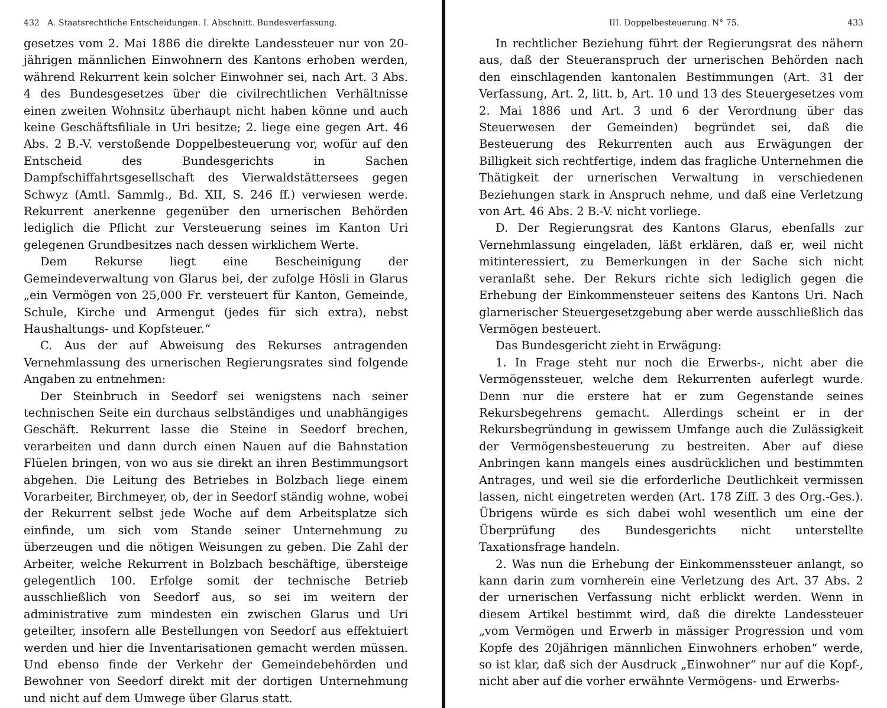432 A. Staatsrechtliche Entscheidungen. I. Abschnitt. Bundesverfassung.
gesetzes vom 2. Mai 1886 die direkte Landessteuer nur von 20-jährigen männlichen Einwohnern des Kantons erhoben werden, während Rekurrent kein solcher Einwohner sei, nach Art. 3 Abs. 4 des Bundesgesetzes über die civilrechtlichen Verhältnisse einen zweiten Wohnsitz überhaupt nicht haben könne und auch keine Geschäftsfiliale in Uri besitze; 2. liege eine gegen Art. 46 Abs. 2 B.-V. verstoßende Doppelbesteuerung vor, wofür auf den Entscheid des Bundesgerichts in Sachen Dampfschiffahrtsgesellschaft des Vierwaldstättersees gegen Schwyz (Amtl. Sammlg., Bd. XII, S. 246 ff.) verwiesen werde. Rekurrent anerkenne gegenüber den urnerischen Behörden lediglich die Pflicht zur Versteuerung seines im Kanton Uri gelegenen Grundbesitzes nach dessen wirklichem Werte.
Dem Rekurse liegt eine Bescheinigung der Gemeindeverwaltung von Glarus bei, der zufolge Hösli in Glarus „ein Vermögen von 25,000 Fr. versteuert für Kanton, Gemeinde, Schule, Kirche und Armengut (jedes für sich extra), nebst Haushaltungs- und Kopfsteuer.“
C. Aus der auf Abweisung des Rekurses antragenden Vernehmlassung des urnerischen Regierungsrates sind folgende Angaben zu entnehmen:
Der Steinbruch in Seedorf sei wenigstens nach seiner technischen Seite ein durchaus selbständiges und unabhängiges Geschäft. Rekurrent lasse die Steine in Seedorf brechen, verarbeiten und dann durch einen Nauen auf die Bahnstation Flüelen bringen, von wo aus sie direkt an ihren Bestimmungsort abgehen. Die Leitung des Betriebes in Bolzbach liege einem Vorarbeiter, Birchmeyer, ob, der in Seedorf ständig wohne, wobei der Rekurrent selbst jede Woche auf dem Arbeitsplatze sich einfinde, um sich vom Stande seiner Unternehmung zu überzeugen und die nötigen Weisungen zu geben. Die Zahl der Arbeiter, welche Rekurrent in Bolzbach beschäftige, übersteige gelegentlich 100. Erfolge somit der technische Betrieb ausschließlich von Seedorf aus, so sei im weitern der administrative zum mindesten ein zwischen Glarus und Uri geteilter, insofern alle Bestellungen von Seedorf aus effektuiert werden und hier die Inventarisationen gemacht werden müssen. Und ebenso finde der Verkehr der Gemeindebehörden und Bewohner von Seedorf direkt mit der dortigen Unternehmung und nicht auf dem Umwege über Glarus statt.
III. Doppelbesteuerung. N° 75. 433
In rechtlicher Beziehung führt der Regierungsrat des nähern aus, daß der Steueranspruch der urnerischen Behörden nach den einschlagenden kantonalen Bestimmungen (Art. 31 der Verfassung, Art. 2, litt. b, Art. 10 und 13 des Steuergesetzes vom 2. Mai 1886 und Art. 3 und 6 der Verordnung über das Steuerwesen der Gemeinden) begründet sei, daß die Besteuerung des Rekurrenten auch aus Erwägungen der Billigkeit sich rechtfertige, indem das fragliche Unternehmen die Thätigkeit der urnerischen Verwaltung in verschiedenen Beziehungen stark in Anspruch nehme, und daß eine Verletzung von Art. 46 Abs. 2 B.-V. nicht vorliege.
D. Der Regierungsrat des Kantons Glarus, ebenfalls zur Vernehmlassung eingeladen, läßt erklären, daß er, weil nicht mitinteressiert, zu Bemerkungen in der Sache sich nicht veranlaßt sehe. Der Rekurs richte sich lediglich gegen die Erhebung der Einkommensteuer seitens des Kantons Uri. Nach glarnerischer Steuergesetzgebung aber werde ausschließlich das Vermögen besteuert.
Das Bundesgericht zieht in Erwägung:
1. In Frage steht nur noch die Erwerbs-, nicht aber die Vermögenssteuer, welche dem Rekurrenten auferlegt wurde. Denn nur die erstere hat er zum Gegenstande seines Rekursbegehrens gemacht. Allerdings scheint er in der Rekursbegründung in gewissem Umfange auch die Zulässigkeit der Vermögensbesteuerung zu bestreiten. Aber auf diese Anbringen kann mangels eines ausdrücklichen und bestimmten Antrages, und weil sie die erforderliche Deutlichkeit vermissen lassen, nicht eingetreten werden (Art. 178 Ziff. 3 des Org.-Ges.). Übrigens würde es sich dabei wohl wesentlich um eine der Überprüfung des Bundesgerichts nicht unterstellte Taxationsfrage handeln.
2. Was nun die Erhebung der Einkommenssteuer anlangt, so kann darin zum vornherein eine Verletzung des Art. 37 Abs. 2 der urnerischen Verfassung nicht erblickt werden. Wenn in diesem Artikel bestimmt wird, daß die direkte Landessteuer „vom Vermögen und Erwerb in mässiger Progression und vom Kopfe des 20jährigen männlichen Einwohners erhoben“ werde, so ist klar, daß sich der Ausdruck „Einwohner“ nur auf die Kopf-, nicht aber auf die vorher erwähnte Vermögens- und Erwerbs-